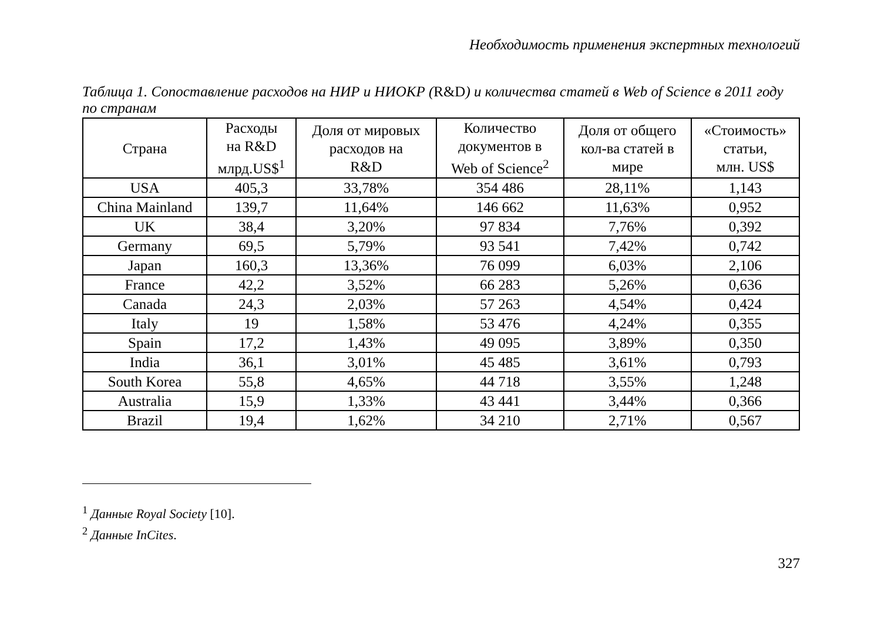Необходимость применения экспертных технологий
Таблица 1. Сопоставление расходов на НИР и НИОКР (R&D) и количества статей в Web of Science в 2011 году по странам
| Страна | Расходы на R&D млрд.US$<sup>1</sup> | Доля от мировых расходов на R&D | Количество документов в Web of Science<sup>2</sup> | Доля от общего кол-ва статей в мире | «Стоимость» статьи, млн. US$ |
| --- | --- | --- | --- | --- | --- |
| USA | 405,3 | 33,78% | 354 486 | 28,11% | 1,143 |
| China Mainland | 139,7 | 11,64% | 146 662 | 11,63% | 0,952 |
| UK | 38,4 | 3,20% | 97 834 | 7,76% | 0,392 |
| Germany | 69,5 | 5,79% | 93 541 | 7,42% | 0,742 |
| Japan | 160,3 | 13,36% | 76 099 | 6,03% | 2,106 |
| France | 42,2 | 3,52% | 66 283 | 5,26% | 0,636 |
| Canada | 24,3 | 2,03% | 57 263 | 4,54% | 0,424 |
| Italy | 19 | 1,58% | 53 476 | 4,24% | 0,355 |
| Spain | 17,2 | 1,43% | 49 095 | 3,89% | 0,350 |
| India | 36,1 | 3,01% | 45 485 | 3,61% | 0,793 |
| South Korea | 55,8 | 4,65% | 44 718 | 3,55% | 1,248 |
| Australia | 15,9 | 1,33% | 43 441 | 3,44% | 0,366 |
| Brazil | 19,4 | 1,62% | 34 210 | 2,71% | 0,567 |
<sup>1</sup> Данные Royal Society [10].
<sup>2</sup> Данные InCites.
327